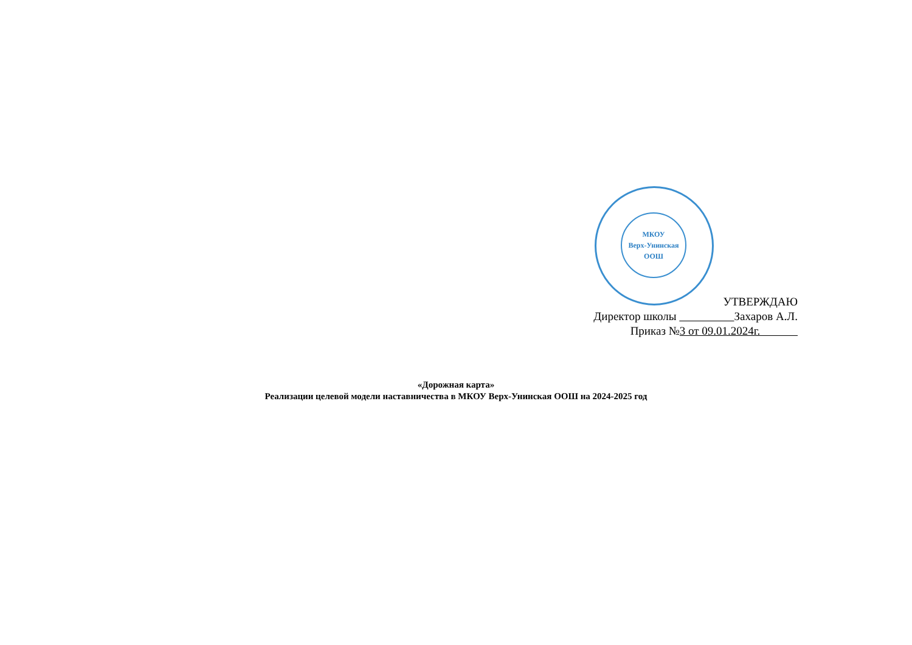МКОУ
Верх-Унинская
ООШ
УТВЕРЖДАЮ
Директор школы Захаров А.Л.
Приказ №3 от 09.01.2024г.
«Дорожная карта»
Реализации целевой модели наставничества в МКОУ Верх-Унинская ООШ на 2024-2025 год